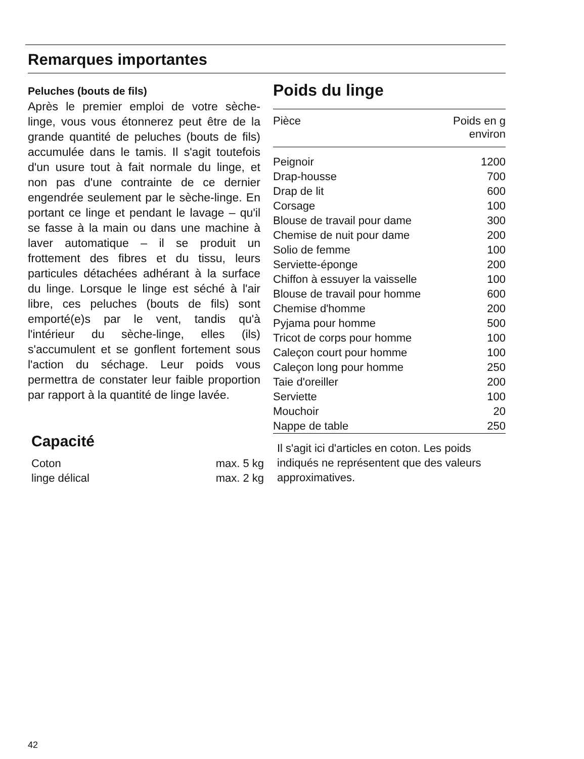Remarques importantes
Peluches (bouts de fils)
Après le premier emploi de votre sèche-linge, vous vous étonnerez peut être de la grande quantité de peluches (bouts de fils) accumulée dans le tamis. Il s'agit toutefois d'un usure tout à fait normale du linge, et non pas d'une contrainte de ce dernier engendrée seulement par le sèche-linge. En portant ce linge et pendant le lavage – qu'il se fasse à la main ou dans une machine à laver automatique – il se produit un frottement des fibres et du tissu, leurs particules détachées adhérant à la surface du linge. Lorsque le linge est séché à l'air libre, ces peluches (bouts de fils) sont emporté(e)s par le vent, tandis qu'à l'intérieur du sèche-linge, elles (ils) s'accumulent et se gonflent fortement sous l'action du séchage. Leur poids vous permettra de constater leur faible proportion par rapport à la quantité de linge lavée.
Capacité
| Coton | max. 5 kg |
| linge délical | max. 2 kg |
Poids du linge
| Pièce | Poids en g environ |
| --- | --- |
| Peignoir | 1200 |
| Drap-housse | 700 |
| Drap de lit | 600 |
| Corsage | 100 |
| Blouse de travail pour dame | 300 |
| Chemise de nuit pour dame | 200 |
| Solio de femme | 100 |
| Serviette-éponge | 200 |
| Chiffon à essuyer la vaisselle | 100 |
| Blouse de travail pour homme | 600 |
| Chemise d'homme | 200 |
| Pyjama pour homme | 500 |
| Tricot de corps pour homme | 100 |
| Caleçon court pour homme | 100 |
| Caleçon long pour homme | 250 |
| Taie d'oreiller | 200 |
| Serviette | 100 |
| Mouchoir | 20 |
| Nappe de table | 250 |
Il s'agit ici d'articles en coton. Les poids indiqués ne représentent que des valeurs approximatives.
42